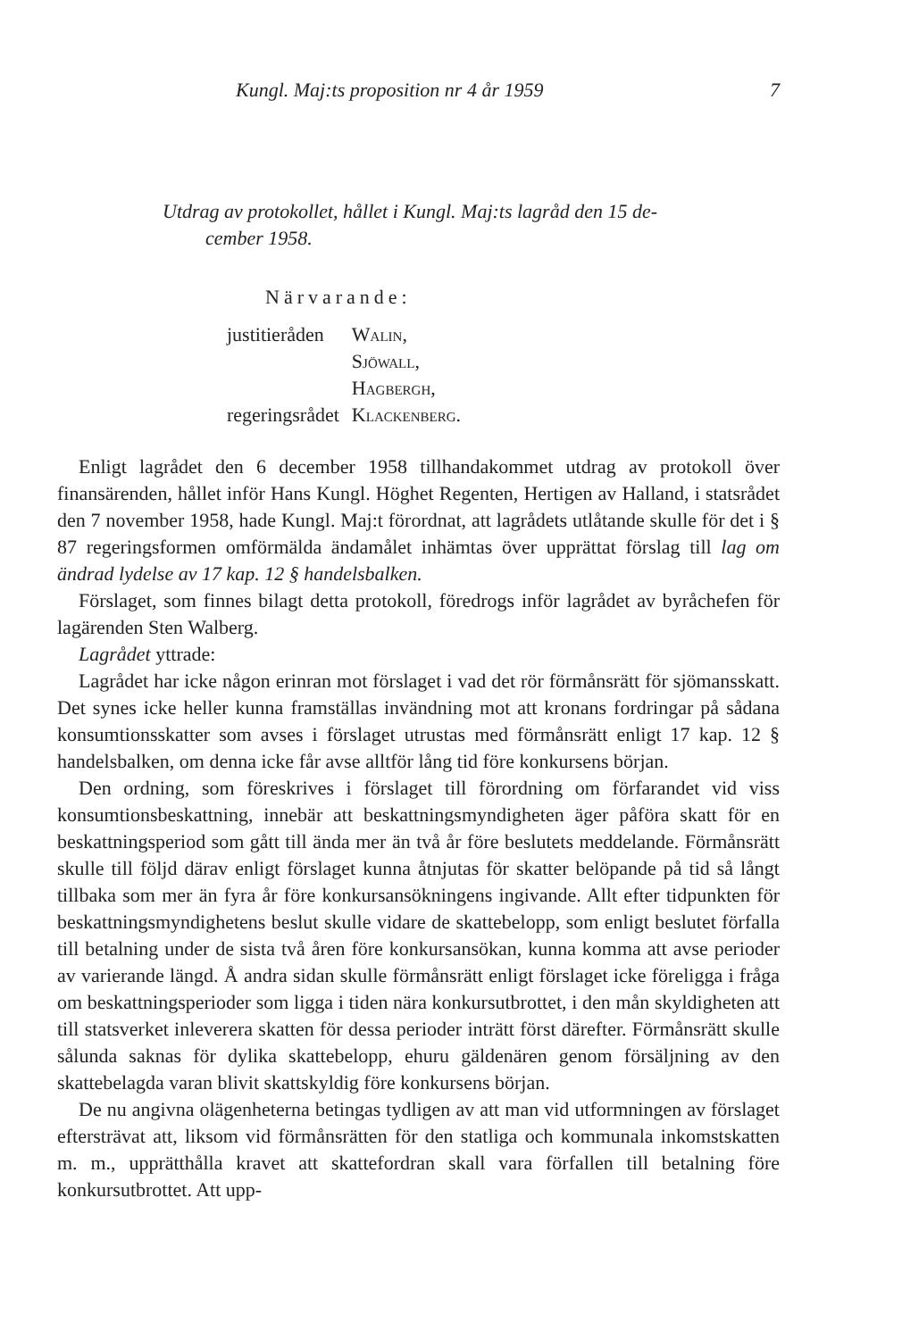Kungl. Maj:ts proposition nr 4 år 1959 7
Utdrag av protokollet, hållet i Kungl. Maj:ts lagråd den 15 de-
cember 1958.
Närvarande:
| justitieråden | Walin, |
| | Sjöwall, |
| | Hagbergh, |
| regeringsrådet | Klackenberg. |
Enligt lagrådet den 6 december 1958 tillhandakommet utdrag av protokoll över finansärenden, hållet inför Hans Kungl. Höghet Regenten, Hertigen av Halland, i statsrådet den 7 november 1958, hade Kungl. Maj:t förordnat, att lagrådets utlåtande skulle för det i § 87 regeringsformen omförmälda ändamålet inhämtas över upprättat förslag till lag om ändrad lydelse av 17 kap. 12 § handelsbalken.
Förslaget, som finnes bilagt detta protokoll, föredrogs inför lagrådet av byråchefen för lagärenden Sten Walberg.
Lagrådet yttrade:
Lagrådet har icke någon erinran mot förslaget i vad det rör förmånsrätt för sjömansskatt. Det synes icke heller kunna framställas invändning mot att kronans fordringar på sådana konsumtionsskatter som avses i förslaget utrustas med förmånsrätt enligt 17 kap. 12 § handelsbalken, om denna icke får avse alltför lång tid före konkursens början.
Den ordning, som föreskrives i förslaget till förordning om förfarandet vid viss konsumtionsbeskattning, innebär att beskattningsmyndigheten äger påföra skatt för en beskattningsperiod som gått till ända mer än två år före beslutets meddelande. Förmånsrätt skulle till följd därav enligt förslaget kunna åtnjutas för skatter belöpande på tid så långt tillbaka som mer än fyra år före konkursansökningens ingivande. Allt efter tidpunkten för beskattningsmyndighetens beslut skulle vidare de skattebelopp, som enligt beslutet förfalla till betalning under de sista två åren före konkursansökan, kunna komma att avse perioder av varierande längd. Å andra sidan skulle förmånsrätt enligt förslaget icke föreligga i fråga om beskattningsperioder som ligga i tiden nära konkursutbrottet, i den mån skyldigheten att till statsverket inleverera skatten för dessa perioder inträtt först därefter. Förmånsrätt skulle sålunda saknas för dylika skattebelopp, ehuru gäldenären genom försäljning av den skattebelagda varan blivit skattskyldig före konkursens början.
De nu angivna olägenheterna betingas tydligen av att man vid utformningen av förslaget eftersträvat att, liksom vid förmånsrätten för den statliga och kommunala inkomstskatten m. m., upprätthålla kravet att skattefordran skall vara förfallen till betalning före konkursutbrottet. Att upp-